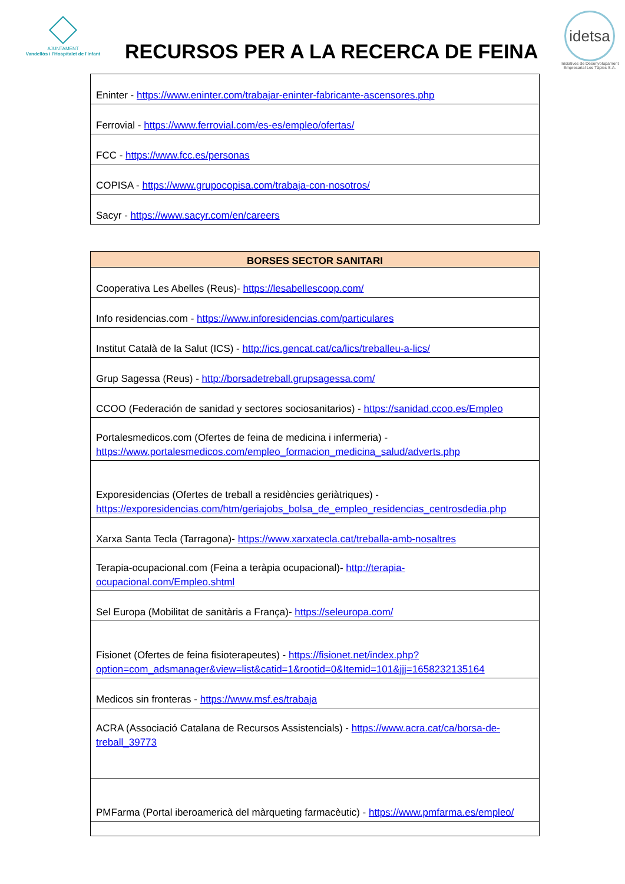AJUNTAMENT
Vandellòs i l'Hospitalet de l'Infant
RECURSOS PER A LA RECERCA DE FEINA
idetsa
Iniciatives de Desenvolupament Empresarial Les Tàpies S.A.
| Eninter - https://www.eninter.com/trabajar-eninter-fabricante-ascensores.php |
| Ferrovial - https://www.ferrovial.com/es-es/empleo/ofertas/ |
| FCC - https://www.fcc.es/personas |
| COPISA - https://www.grupocopisa.com/trabaja-con-nosotros/ |
| Sacyr - https://www.sacyr.com/en/careers |
| BORSES SECTOR SANITARI |
| --- |
| Cooperativa Les Abelles (Reus)- https://lesabellescoop.com/ |
| Info residencias.com - https://www.inforesidencias.com/particulares |
| Institut Català de la Salut (ICS) - http://ics.gencat.cat/ca/lics/treballeu-a-lics/ |
| Grup Sagessa (Reus) - http://borsadetreball.grupsagessa.com/ |
| CCOO (Federación de sanidad y sectores sociosanitarios) - https://sanidad.ccoo.es/Empleo |
| Portalesmedicos.com (Ofertes de feina de medicina i infermeria) - https://www.portalesmedicos.com/empleo_formacion_medicina_salud/adverts.php |
| Exporesidencias (Ofertes de treball a residències geriàtriques) - https://exporesidencias.com/htm/geriajobs_bolsa_de_empleo_residencias_centrosdedia.php |
| Xarxa Santa Tecla (Tarragona)- https://www.xarxatecla.cat/treballa-amb-nosaltres |
| Terapia-ocupacional.com (Feina a teràpia ocupacional)- http://terapia-ocupacional.com/Empleo.shtml |
| Sel Europa (Mobilitat de sanitàris a França)- https://seleuropa.com/ |
| Fisionet (Ofertes de feina fisioterapeutes) - https://fisionet.net/index.php?option=com_adsmanager&view=list&catid=1&rootid=0&Itemid=101&jjj=1658232135164 |
| Medicos sin fronteras - https://www.msf.es/trabaja |
| ACRA (Associació Catalana de Recursos Assistencials) - https://www.acra.cat/ca/borsa-de-treball_39773 |
| PMFarma (Portal iberoamericà del màrqueting farmacèutic) - https://www.pmfarma.es/empleo/ |